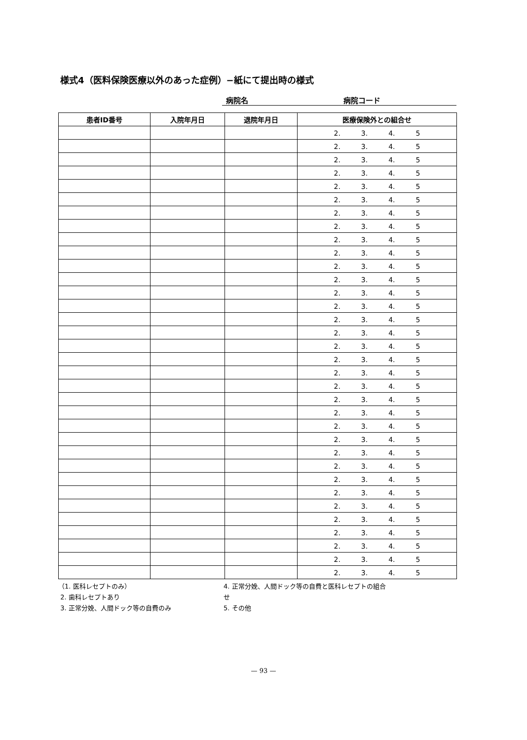様式4（医料保険医療以外のあった症例）−紙にて提出時の様式
病院名 病院コード
| 患者ID番号 | 入院年月日 | 退院年月日 | 医療保険外との組合せ |
| --- | --- | --- | --- |
| | | | 2. 3. 4. 5 |
| | | | 2. 3. 4. 5 |
| | | | 2. 3. 4. 5 |
| | | | 2. 3. 4. 5 |
| | | | 2. 3. 4. 5 |
| | | | 2. 3. 4. 5 |
| | | | 2. 3. 4. 5 |
| | | | 2. 3. 4. 5 |
| | | | 2. 3. 4. 5 |
| | | | 2. 3. 4. 5 |
| | | | 2. 3. 4. 5 |
| | | | 2. 3. 4. 5 |
| | | | 2. 3. 4. 5 |
| | | | 2. 3. 4. 5 |
| | | | 2. 3. 4. 5 |
| | | | 2. 3. 4. 5 |
| | | | 2. 3. 4. 5 |
| | | | 2. 3. 4. 5 |
| | | | 2. 3. 4. 5 |
| | | | 2. 3. 4. 5 |
| | | | 2. 3. 4. 5 |
| | | | 2. 3. 4. 5 |
| | | | 2. 3. 4. 5 |
| | | | 2. 3. 4. 5 |
| | | | 2. 3. 4. 5 |
| | | | 2. 3. 4. 5 |
| | | | 2. 3. 4. 5 |
| | | | 2. 3. 4. 5 |
| | | | 2. 3. 4. 5 |
| | | | 2. 3. 4. 5 |
| | | | 2. 3. 4. 5 |
| | | | 2. 3. 4. 5 |
| | | | 2. 3. 4. 5 |
| | | | 2. 3. 4. 5 |
（1. 医科レセプトのみ）
2. 歯科レセプトあり
3. 正常分娩、人間ドック等の自費のみ
4. 正常分娩、人間ドック等の自費と医科レセプトの組合せ
5. その他
— 93 —